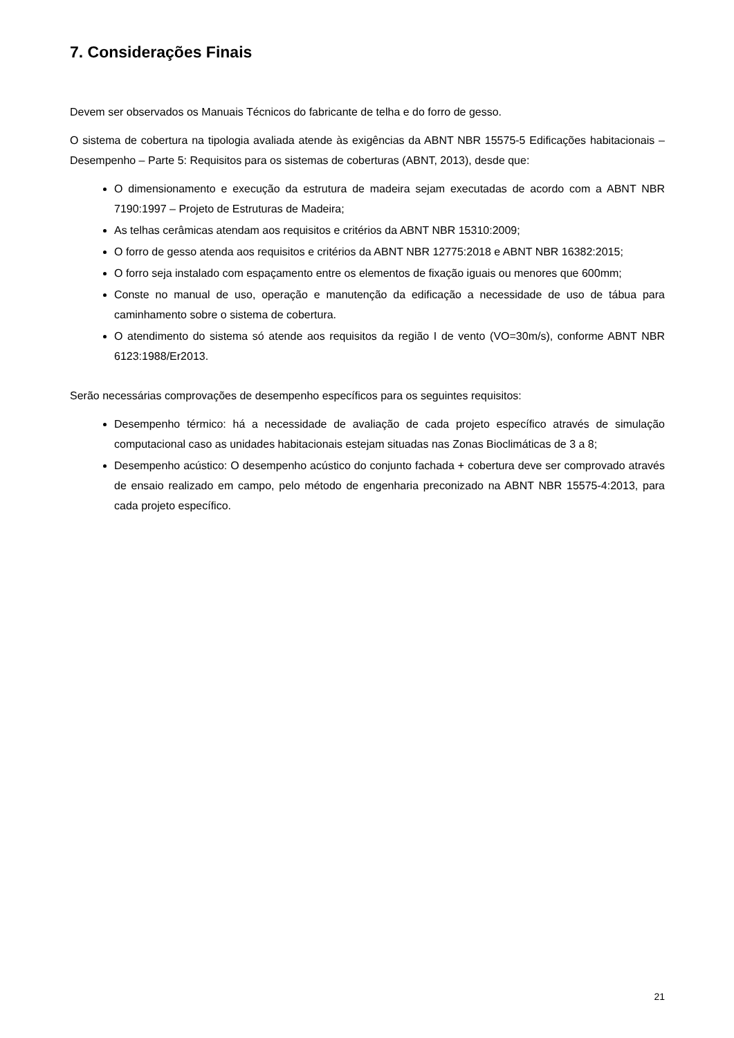7. Considerações Finais
Devem ser observados os Manuais Técnicos do fabricante de telha e do forro de gesso.
O sistema de cobertura na tipologia avaliada atende às exigências da ABNT NBR 15575-5 Edificações habitacionais – Desempenho – Parte 5: Requisitos para os sistemas de coberturas (ABNT, 2013), desde que:
O dimensionamento e execução da estrutura de madeira sejam executadas de acordo com a ABNT NBR 7190:1997 – Projeto de Estruturas de Madeira;
As telhas cerâmicas atendam aos requisitos e critérios da ABNT NBR 15310:2009;
O forro de gesso atenda aos requisitos e critérios da ABNT NBR 12775:2018 e ABNT NBR 16382:2015;
O forro seja instalado com espaçamento entre os elementos de fixação iguais ou menores que 600mm;
Conste no manual de uso, operação e manutenção da edificação a necessidade de uso de tábua para caminhamento sobre o sistema de cobertura.
O atendimento do sistema só atende aos requisitos da região I de vento (VO=30m/s), conforme ABNT NBR 6123:1988/Er2013.
Serão necessárias comprovações de desempenho específicos para os seguintes requisitos:
Desempenho térmico: há a necessidade de avaliação de cada projeto específico através de simulação computacional caso as unidades habitacionais estejam situadas nas Zonas Bioclimáticas de 3 a 8;
Desempenho acústico: O desempenho acústico do conjunto fachada + cobertura deve ser comprovado através de ensaio realizado em campo, pelo método de engenharia preconizado na ABNT NBR 15575-4:2013, para cada projeto específico.
21